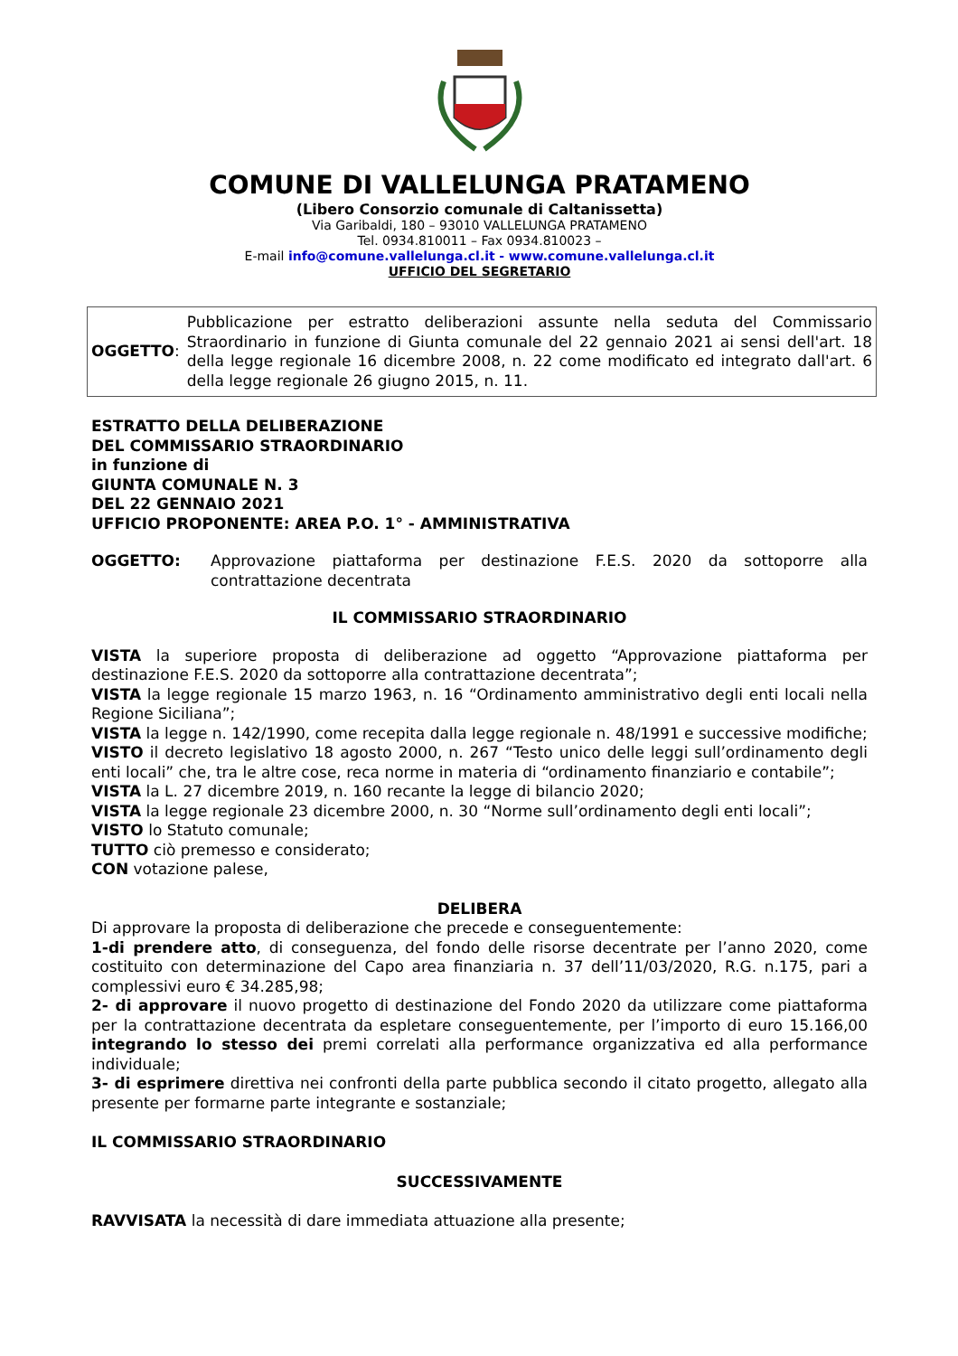COMUNE DI VALLELUNGA PRATAMENO
(Libero Consorzio comunale di Caltanissetta)
Via Garibaldi, 180 – 93010 VALLELUNGA PRATAMENO
Tel. 0934.810011 – Fax 0934.810023 –
E-mail info@comune.vallelunga.cl.it - www.comune.vallelunga.cl.it
UFFICIO DEL SEGRETARIO
| OGGETTO : | Pubblicazione per estratto deliberazioni assunte nella seduta del Commissario Straordinario in funzione di Giunta comunale del 22 gennaio 2021 ai sensi dell'art. 18 della legge regionale 16 dicembre 2008, n. 22 come modificato ed integrato dall'art. 6 della legge regionale 26 giugno 2015, n. 11. |
ESTRATTO DELLA DELIBERAZIONE
DEL COMMISSARIO STRAORDINARIO
in funzione di
GIUNTA COMUNALE N. 3
DEL 22 GENNAIO 2021
UFFICIO PROPONENTE: AREA P.O. 1° - AMMINISTRATIVA
OGGETTO: Approvazione piattaforma per destinazione F.E.S. 2020 da sottoporre alla contrattazione decentrata
IL COMMISSARIO STRAORDINARIO
VISTA la superiore proposta di deliberazione ad oggetto “Approvazione piattaforma per destinazione F.E.S. 2020 da sottoporre alla contrattazione decentrata”;
VISTA la legge regionale 15 marzo 1963, n. 16 “Ordinamento amministrativo degli enti locali nella Regione Siciliana”;
VISTA la legge n. 142/1990, come recepita dalla legge regionale n. 48/1991 e successive modifiche;
VISTO il decreto legislativo 18 agosto 2000, n. 267 “Testo unico delle leggi sull’ordinamento degli enti locali” che, tra le altre cose, reca norme in materia di “ordinamento finanziario e contabile”;
VISTA la L. 27 dicembre 2019, n. 160 recante la legge di bilancio 2020;
VISTA la legge regionale 23 dicembre 2000, n. 30 “Norme sull’ordinamento degli enti locali”;
VISTO lo Statuto comunale;
TUTTO ciò premesso e considerato;
CON votazione palese,
DELIBERA
Di approvare la proposta di deliberazione che precede e conseguentemente:
1-di prendere atto, di conseguenza, del fondo delle risorse decentrate per l’anno 2020, come costituito con determinazione del Capo area finanziaria n. 37 dell’11/03/2020, R.G. n.175, pari a complessivi euro € 34.285,98;
2- di approvare il nuovo progetto di destinazione del Fondo 2020 da utilizzare come piattaforma per la contrattazione decentrata da espletare conseguentemente, per l’importo di euro 15.166,00 integrando lo stesso dei premi correlati alla performance organizzativa ed alla performance individuale;
3- di esprimere direttiva nei confronti della parte pubblica secondo il citato progetto, allegato alla presente per formarne parte integrante e sostanziale;
IL COMMISSARIO STRAORDINARIO
SUCCESSIVAMENTE
RAVVISATA la necessità di dare immediata attuazione alla presente;